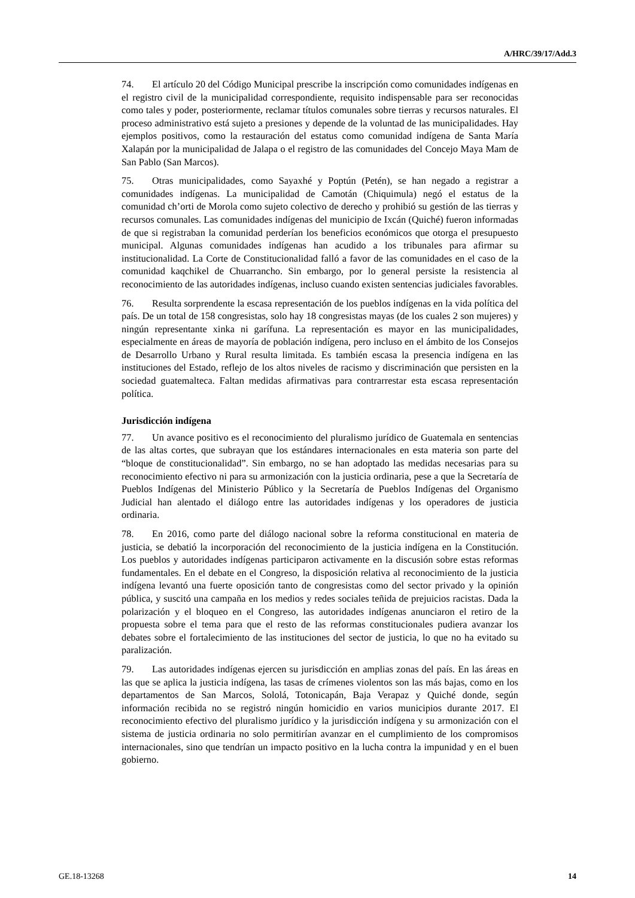A/HRC/39/17/Add.3
74. El artículo 20 del Código Municipal prescribe la inscripción como comunidades indígenas en el registro civil de la municipalidad correspondiente, requisito indispensable para ser reconocidas como tales y poder, posteriormente, reclamar títulos comunales sobre tierras y recursos naturales. El proceso administrativo está sujeto a presiones y depende de la voluntad de las municipalidades. Hay ejemplos positivos, como la restauración del estatus como comunidad indígena de Santa María Xalapán por la municipalidad de Jalapa o el registro de las comunidades del Concejo Maya Mam de San Pablo (San Marcos).
75. Otras municipalidades, como Sayaxhé y Poptún (Petén), se han negado a registrar a comunidades indígenas. La municipalidad de Camotán (Chiquimula) negó el estatus de la comunidad ch’orti de Morola como sujeto colectivo de derecho y prohibió su gestión de las tierras y recursos comunales. Las comunidades indígenas del municipio de Ixcán (Quiché) fueron informadas de que si registraban la comunidad perderían los beneficios económicos que otorga el presupuesto municipal. Algunas comunidades indígenas han acudido a los tribunales para afirmar su institucionalidad. La Corte de Constitucionalidad falló a favor de las comunidades en el caso de la comunidad kaqchikel de Chuarrancho. Sin embargo, por lo general persiste la resistencia al reconocimiento de las autoridades indígenas, incluso cuando existen sentencias judiciales favorables.
76. Resulta sorprendente la escasa representación de los pueblos indígenas en la vida política del país. De un total de 158 congresistas, solo hay 18 congresistas mayas (de los cuales 2 son mujeres) y ningún representante xinka ni garífuna. La representación es mayor en las municipalidades, especialmente en áreas de mayoría de población indígena, pero incluso en el ámbito de los Consejos de Desarrollo Urbano y Rural resulta limitada. Es también escasa la presencia indígena en las instituciones del Estado, reflejo de los altos niveles de racismo y discriminación que persisten en la sociedad guatemalteca. Faltan medidas afirmativas para contrarrestar esta escasa representación política.
Jurisdicción indígena
77. Un avance positivo es el reconocimiento del pluralismo jurídico de Guatemala en sentencias de las altas cortes, que subrayan que los estándares internacionales en esta materia son parte del “bloque de constitucionalidad”. Sin embargo, no se han adoptado las medidas necesarias para su reconocimiento efectivo ni para su armonización con la justicia ordinaria, pese a que la Secretaría de Pueblos Indígenas del Ministerio Público y la Secretaría de Pueblos Indígenas del Organismo Judicial han alentado el diálogo entre las autoridades indígenas y los operadores de justicia ordinaria.
78. En 2016, como parte del diálogo nacional sobre la reforma constitucional en materia de justicia, se debatió la incorporación del reconocimiento de la justicia indígena en la Constitución. Los pueblos y autoridades indígenas participaron activamente en la discusión sobre estas reformas fundamentales. En el debate en el Congreso, la disposición relativa al reconocimiento de la justicia indígena levantó una fuerte oposición tanto de congresistas como del sector privado y la opinión pública, y suscitó una campaña en los medios y redes sociales teñida de prejuicios racistas. Dada la polarización y el bloqueo en el Congreso, las autoridades indígenas anunciaron el retiro de la propuesta sobre el tema para que el resto de las reformas constitucionales pudiera avanzar los debates sobre el fortalecimiento de las instituciones del sector de justicia, lo que no ha evitado su paralización.
79. Las autoridades indígenas ejercen su jurisdicción en amplias zonas del país. En las áreas en las que se aplica la justicia indígena, las tasas de crímenes violentos son las más bajas, como en los departamentos de San Marcos, Sololá, Totonicapán, Baja Verapaz y Quiché donde, según información recibida no se registró ningún homicidio en varios municipios durante 2017. El reconocimiento efectivo del pluralismo jurídico y la jurisdicción indígena y su armonización con el sistema de justicia ordinaria no solo permitirían avanzar en el cumplimiento de los compromisos internacionales, sino que tendrían un impacto positivo en la lucha contra la impunidad y en el buen gobierno.
GE.18-13268 14